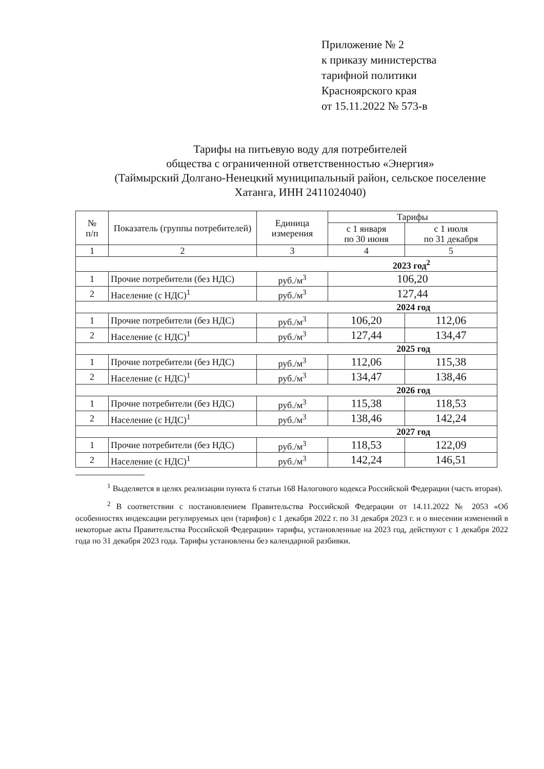Приложение № 2
к приказу министерства
тарифной политики
Красноярского края
от 15.11.2022 № 573-в
Тарифы на питьевую воду для потребителей
общества с ограниченной ответственностью «Энергия»
(Таймырский Долгано-Ненецкий муниципальный район, сельское поселение Хатанга, ИНН 2411024040)
| № п/п | Показатель (группы потребителей) | Единица измерения | Тарифы | |
| --- | --- | --- | --- | --- |
| | | | с 1 января по 30 июня | с 1 июля по 31 декабря |
| 1 | 2 | 3 | 4 | 5 |
| 2023 год<sup>2</sup> | | | | |
| 1 | Прочие потребители (без НДС) | руб./м<sup>3</sup> | 106,20 | |
| 2 | Население (с НДС)<sup>1</sup> | руб./м<sup>3</sup> | 127,44 | |
| 2024 год | | | | |
| 1 | Прочие потребители (без НДС) | руб./м<sup>3</sup> | 106,20 | 112,06 |
| 2 | Население (с НДС)<sup>1</sup> | руб./м<sup>3</sup> | 127,44 | 134,47 |
| 2025 год | | | | |
| 1 | Прочие потребители (без НДС) | руб./м<sup>3</sup> | 112,06 | 115,38 |
| 2 | Население (с НДС)<sup>1</sup> | руб./м<sup>3</sup> | 134,47 | 138,46 |
| 2026 год | | | | |
| 1 | Прочие потребители (без НДС) | руб./м<sup>3</sup> | 115,38 | 118,53 |
| 2 | Население (с НДС)<sup>1</sup> | руб./м<sup>3</sup> | 138,46 | 142,24 |
| 2027 год | | | | |
| 1 | Прочие потребители (без НДС) | руб./м<sup>3</sup> | 118,53 | 122,09 |
| 2 | Население (с НДС)<sup>1</sup> | руб./м<sup>3</sup> | 142,24 | 146,51 |
<sup>1</sup> Выделяется в целях реализации пункта 6 статьи 168 Налогового кодекса Российской Федерации (часть вторая).
<sup>2</sup> В соответствии с постановлением Правительства Российской Федерации от 14.11.2022 № 2053 «Об особенностях индексации регулируемых цен (тарифов) с 1 декабря 2022 г. по 31 декабря 2023 г. и о внесении изменений в некоторые акты Правительства Российской Федерации» тарифы, установленные на 2023 год, действуют с 1 декабря 2022 года по 31 декабря 2023 года. Тарифы установлены без календарной разбивки.